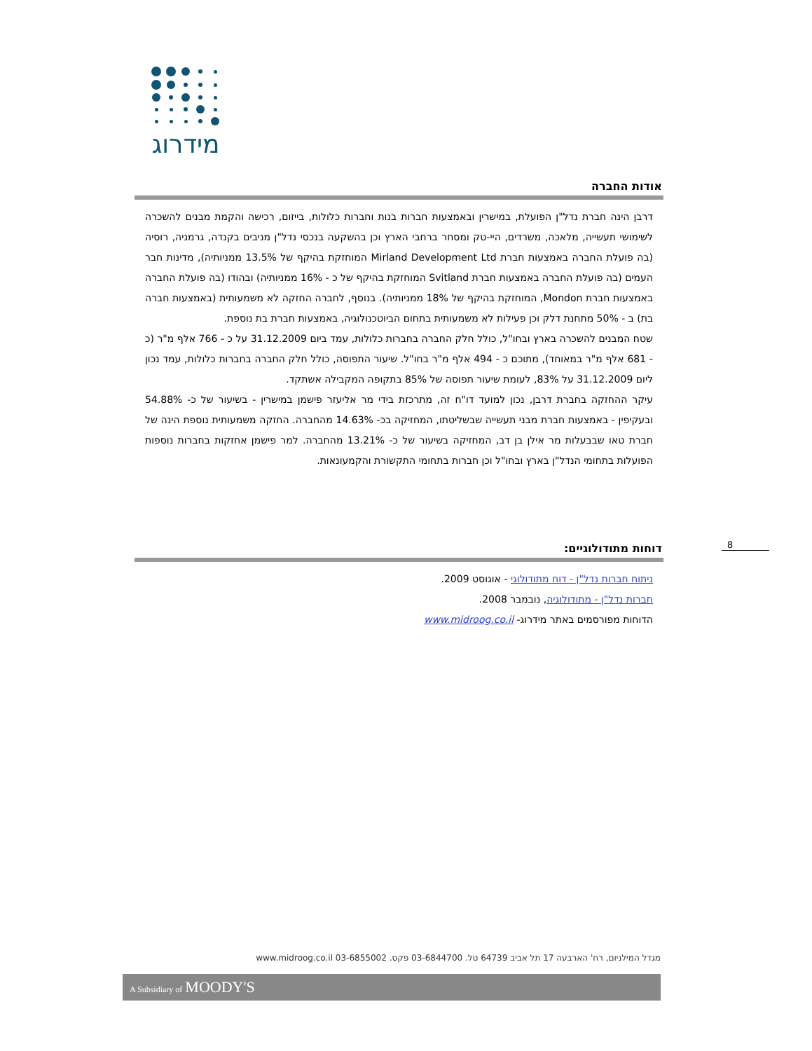מידרוג
אודות החברה
דרבן הינה חברת נדל"ן הפועלת, במישרין ובאמצעות חברות בנות וחברות כלולות, בייזום, רכישה והקמת מבנים להשכרה לשימושי תעשייה, מלאכה, משרדים, היי-טק ומסחר ברחבי הארץ וכן בהשקעה בנכסי נדל"ן מניבים בקנדה, גרמניה, רוסיה (בה פועלת החברה באמצעות חברת Mirland Development Ltd המוחזקת בהיקף של 13.5% ממניותיה), מדינות חבר העמים (בה פועלת החברה באמצעות חברת Svitland המוחזקת בהיקף של כ - 16% ממניותיה) ובהודו (בה פועלת החברה באמצעות חברת Mondon, המוחזקת בהיקף של 18% ממניותיה). בנוסף, לחברה החזקה לא משמעותית (באמצעות חברה בת) ב - 50% מתחנת דלק וכן פעילות לא משמעותית בתחום הביוטכנולוגיה, באמצעות חברת בת נוספת.
שטח המבנים להשכרה בארץ ובחו"ל, כולל חלק החברה בחברות כלולות, עמד ביום 31.12.2009 על כ - 766 אלף מ"ר (כ - 681 אלף מ"ר במאוחד), מתוכם כ - 494 אלף מ"ר בחו"ל. שיעור התפוסה, כולל חלק החברה בחברות כלולות, עמד נכון ליום 31.12.2009 על 83%, לעומת שיעור תפוסה של 85% בתקופה המקבילה אשתקד.
עיקר ההחזקה בחברת דרבן, נכון למועד דו"ח זה, מתרכזת בידי מר אליעזר פישמן במישרין - בשיעור של כ- 54.88% ובעקיפין - באמצעות חברת מבני תעשייה שבשליטתו, המחזיקה בכ- 14.63% מהחברה. החזקה משמעותית נוספת הינה של חברת טאו שבבעלות מר אילן בן דב, המחזיקה בשיעור של כ- 13.21% מהחברה. למר פישמן אחזקות בחברות נוספות הפועלות בתחומי הנדל"ן בארץ ובחו"ל וכן חברות בתחומי התקשורת והקמעונאות.
דוחות מתודולוגיים:
ניתוח חברות נדל"ן - דוח מתודולוגי - אוגוסט 2009.
חברות נדל"ן - מתודולוגיה, נובמבר 2008.
הדוחות מפורסמים באתר מידרוג- www.midroog.co.il
8
מגדל המילניום, רח' הארבעה 17 תל אביב 64739 טל. 03-6844700 פקס. 03-6855002 www.midroog.co.il
A Subsidiary of MOODY'S